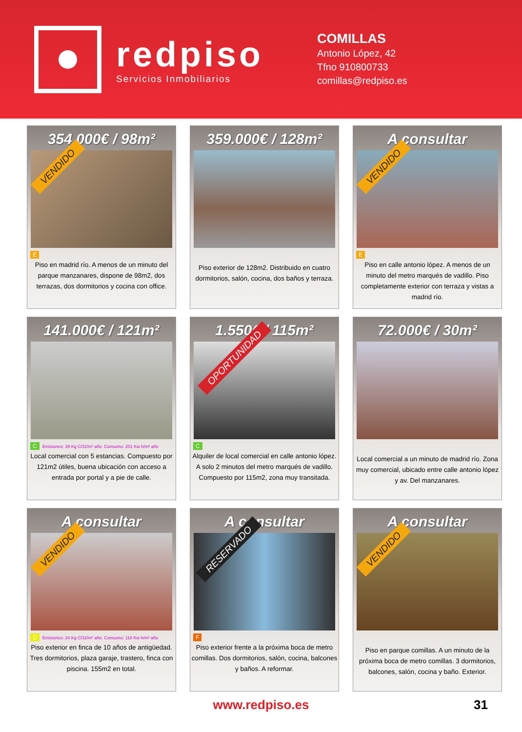redpiso
Servicios Inmobiliarios
COMILLAS
Antonio López, 42
Tfno 910800733
comillas@redpiso.es
354.000€ / 98m²
VENDIDO
E
Piso en madrid río. A menos de un minuto del parque manzanares, dispone de 98m2, dos terrazas, dos dormitorios y cocina con office.
359.000€ / 128m²
Piso exterior de 128m2. Distribuido en cuatro dormitorios, salón, cocina, dos baños y terraza.
A consultar
VENDIDO
E
Piso en calle antonio lópez. A menos de un minuto del metro marqués de vadillo. Piso completamente exterior con terraza y vistas a madrid río.
141.000€ / 121m²
C Emisiones: 39 Kg CO2/m² año. Consumo: 201 Kw h/m² año
Local comercial con 5 estancias. Compuesto por 121m2 útiles, buena ubicación con acceso a entrada por portal y a pie de calle.
1.550€ / 115m²
OPORTUNIDAD
C
Alquiler de local comercial en calle antonio lópez. A solo 2 minutos del metro marqués de vadillo. Compuesto por 115m2, zona muy transitada.
72.000€ / 30m²
Local comercial a un minuto de madrid río. Zona muy comercial, ubicado entre calle antonio lópez y av. Del manzanares.
A consultar
VENDIDO
D Emisiones: 24 Kg CO2/m² año. Consumo: 118 Kw h/m² año
Piso exterior en finca de 10 años de antigüedad. Tres dormitorios, plaza garaje, trastero, finca con piscina. 155m2 en total.
A consultar
RESERVADO
F
Piso exterior frente a la próxima boca de metro comillas. Dos dormitorios, salón, cocina, balcones y baños. A reformar.
A consultar
VENDIDO
Piso en parque comillas. A un minuto de la próxima boca de metro comillas. 3 dormitorios, balcones, salón, cocina y baño. Exterior.
www.redpiso.es 31